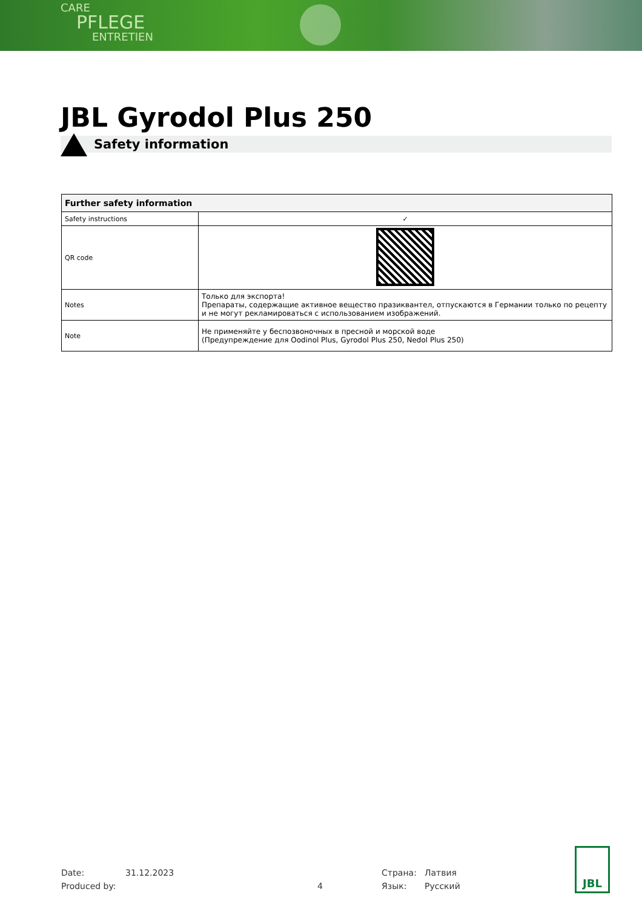CARE
PFLEGE
ENTRETIEN
JBL Gyrodol Plus 250
Safety information
| Further safety information | |
| --- | --- |
| Safety instructions | ✓ |
| QR code | |
| Notes | Только для экспорта! Препараты, содержащие активное вещество празиквантел, отпускаются в Германии только по рецепту и не могут рекламироваться с использованием изображений. |
| Note | Не применяйте у беспозвоночных в пресной и морской воде (Предупреждение для Oodinol Plus, Gyrodol Plus 250, Nedol Plus 250) |
Date: 31.12.2023 Страна: Латвия
Produced by: 4 Язык: Русский
JBL